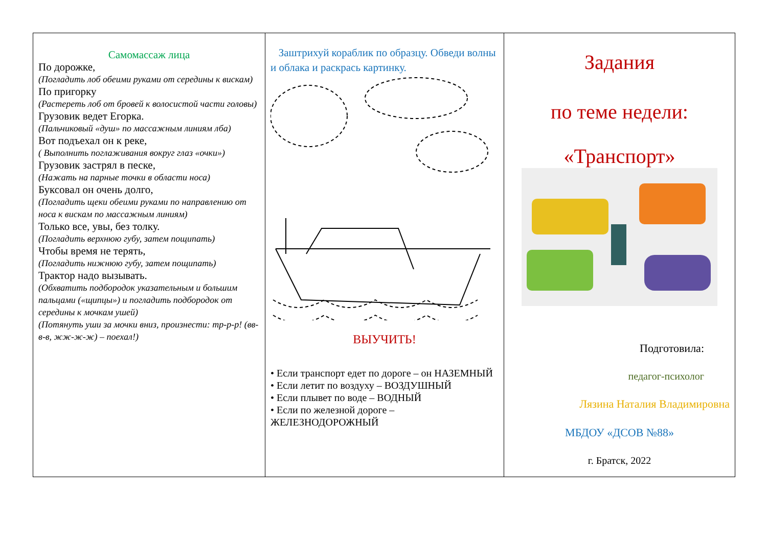| Самомассаж лица По дорожке, (Погладить лоб обеими руками от середины к вискам) По пригорку (Растереть лоб от бровей к волосистой части головы) Грузовик ведет Егорка. (Пальчиковый «душ» по массажным линиям лба) Вот подъехал он к реке, ( Выполнить поглаживания вокруг глаз «очки») Грузовик застрял в песке, (Нажать на парные точки в области носа) Буксовал он очень долго, (Погладить щеки обеими руками по направлению от носа к вискам по массажным линиям) Только все, увы, без толку. (Погладить верхнюю губу, затем пощипать) Чтобы время не терять, (Погладить нижнюю губу, затем пощипать) Трактор надо вызывать. (Обхватить подбородок указательным и большим пальцами («щипцы») и погладить подбородок от середины к мочкам ушей) (Потянуть уши за мочки вниз, произнести: тр-р-р! (вв-в-в, жж-ж-ж) – поехал!) | Заштрихуй кораблик по образцу. Обведи волны и облака и раскрась картинку. ВЫУЧИТЬ! • Если транспорт едет по дороге – он НАЗЕМНЫЙ • Если летит по воздуху – ВОЗДУШНЫЙ • Если плывет по воде – ВОДНЫЙ • Если по железной дороге – ЖЕЛЕЗНОДОРОЖНЫЙ | Задания по теме недели: «Транспорт» Подготовила: педагог-психолог Лязина Наталия Владимировна МБДОУ «ДСОВ №88» г. Братск, 2022 |